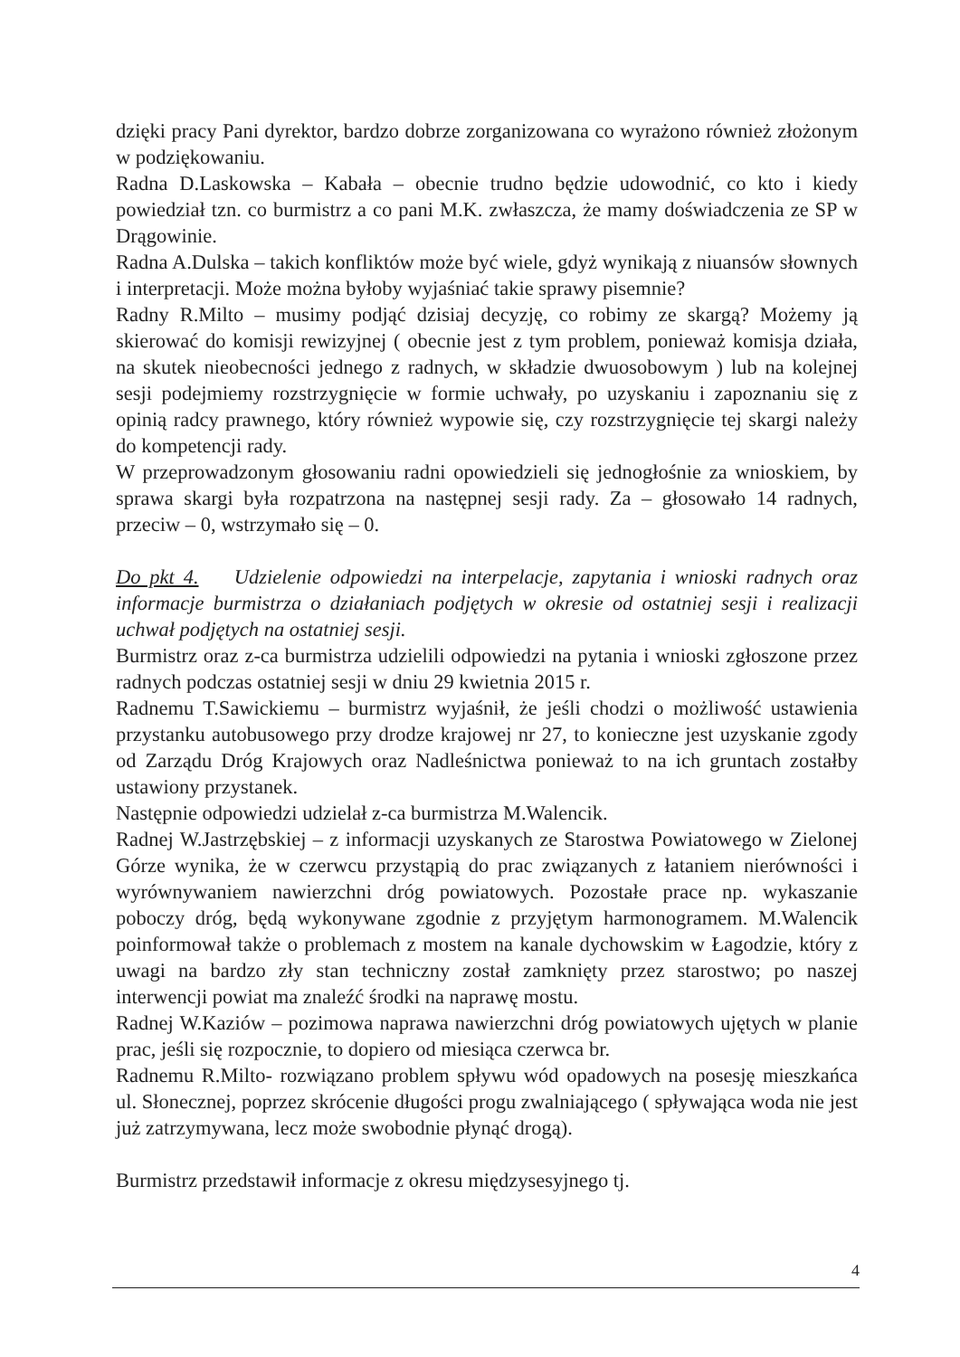dzięki pracy Pani dyrektor, bardzo dobrze zorganizowana co wyrażono również złożonym w podziękowaniu.
Radna D.Laskowska – Kabała – obecnie trudno będzie udowodnić, co kto i kiedy powiedział tzn. co burmistrz a co pani M.K. zwłaszcza, że mamy doświadczenia ze SP w Drągowinie.
Radna A.Dulska – takich konfliktów może być wiele, gdyż wynikają z niuansów słownych i interpretacji. Może można byłoby wyjaśniać takie sprawy pisemnie?
Radny R.Milto – musimy podjąć dzisiaj decyzję, co robimy ze skargą? Możemy ją skierować do komisji rewizyjnej ( obecnie jest z tym problem, ponieważ komisja działa, na skutek nieobecności jednego z radnych, w składzie dwuosobowym ) lub na kolejnej sesji podejmiemy rozstrzygnięcie w formie uchwały, po uzyskaniu i zapoznaniu się z opinią radcy prawnego, który również wypowie się, czy rozstrzygnięcie tej skargi należy do kompetencji rady.
W przeprowadzonym głosowaniu radni opowiedzieli się jednogłośnie za wnioskiem, by sprawa skargi była rozpatrzona na następnej sesji rady. Za – głosowało 14 radnych, przeciw – 0, wstrzymało się – 0.
Do pkt 4. Udzielenie odpowiedzi na interpelacje, zapytania i wnioski radnych oraz informacje burmistrza o działaniach podjętych w okresie od ostatniej sesji i realizacji uchwał podjętych na ostatniej sesji.
Burmistrz oraz z-ca burmistrza udzielili odpowiedzi na pytania i wnioski zgłoszone przez radnych podczas ostatniej sesji w dniu 29 kwietnia 2015 r.
Radnemu T.Sawickiemu – burmistrz wyjaśnił, że jeśli chodzi o możliwość ustawienia przystanku autobusowego przy drodze krajowej nr 27, to konieczne jest uzyskanie zgody od Zarządu Dróg Krajowych oraz Nadleśnictwa ponieważ to na ich gruntach zostałby ustawiony przystanek.
Następnie odpowiedzi udzielał z-ca burmistrza M.Walencik.
Radnej W.Jastrzębskiej – z informacji uzyskanych ze Starostwa Powiatowego w Zielonej Górze wynika, że w czerwcu przystąpią do prac związanych z łataniem nierówności i wyrównywaniem nawierzchni dróg powiatowych. Pozostałe prace np. wykaszanie poboczy dróg, będą wykonywane zgodnie z przyjętym harmonogramem. M.Walencik poinformował także o problemach z mostem na kanale dychowskim w Łagodzie, który z uwagi na bardzo zły stan techniczny został zamknięty przez starostwo; po naszej interwencji powiat ma znaleźć środki na naprawę mostu.
Radnej W.Kaziów – pozimowa naprawa nawierzchni dróg powiatowych ujętych w planie prac, jeśli się rozpocznie, to dopiero od miesiąca czerwca br.
Radnemu R.Milto- rozwiązano problem spływu wód opadowych na posesję mieszkańca ul. Słonecznej, poprzez skrócenie długości progu zwalniającego ( spływająca woda nie jest już zatrzymywana, lecz może swobodnie płynąć drogą).
Burmistrz przedstawił informacje z okresu międzysesyjnego tj.
4